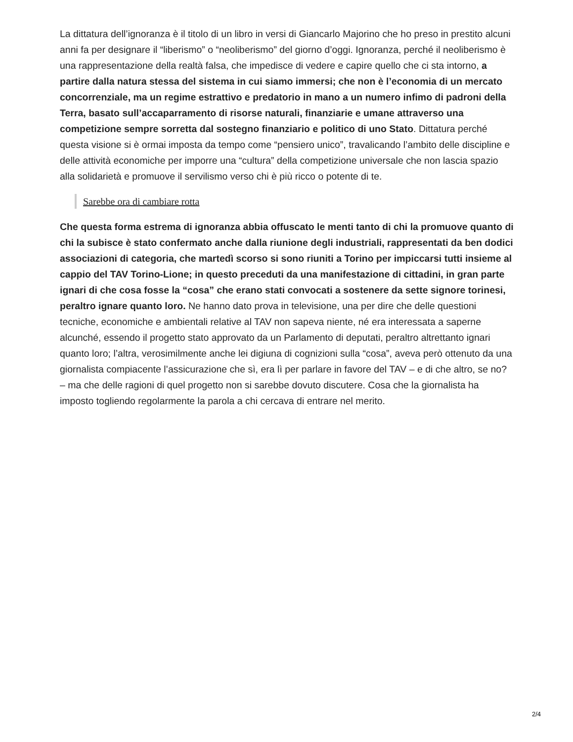La dittatura dell’ignoranza è il titolo di un libro in versi di Giancarlo Majorino che ho preso in prestito alcuni anni fa per designare il “liberismo” o “neoliberismo” del giorno d’oggi. Ignoranza, perché il neoliberismo è una rappresentazione della realtà falsa, che impedisce di vedere e capire quello che ci sta intorno, a partire dalla natura stessa del sistema in cui siamo immersi; che non è l’economia di un mercato concorrenziale, ma un regime estrattivo e predatorio in mano a un numero infimo di padroni della Terra, basato sull’accaparramento di risorse naturali, finanziarie e umane attraverso una competizione sempre sorretta dal sostegno finanziario e politico di uno Stato. Dittatura perché questa visione si è ormai imposta da tempo come “pensiero unico”, travalicando l’ambito delle discipline e delle attività economiche per imporre una “cultura” della competizione universale che non lascia spazio alla solidarietà e promuove il servilismo verso chi è più ricco o potente di te.
Sarebbe ora di cambiare rotta
Che questa forma estrema di ignoranza abbia offuscato le menti tanto di chi la promuove quanto di chi la subisce è stato confermato anche dalla riunione degli industriali, rappresentati da ben dodici associazioni di categoria, che martedì scorso si sono riuniti a Torino per impiccarsi tutti insieme al cappio del TAV Torino-Lione; in questo preceduti da una manifestazione di cittadini, in gran parte ignari di che cosa fosse la “cosa” che erano stati convocati a sostenere da sette signore torinesi, peraltro ignare quanto loro. Ne hanno dato prova in televisione, una per dire che delle questioni tecniche, economiche e ambientali relative al TAV non sapeva niente, né era interessata a saperne alcunché, essendo il progetto stato approvato da un Parlamento di deputati, peraltro altrettanto ignari quanto loro; l’altra, verosimilmente anche lei digiuna di cognizioni sulla “cosa”, aveva però ottenuto da una giornalista compiacente l’assicurazione che sì, era lì per parlare in favore del TAV – e di che altro, se no? – ma che delle ragioni di quel progetto non si sarebbe dovuto discutere. Cosa che la giornalista ha imposto togliendo regolarmente la parola a chi cercava di entrare nel merito.
2/4